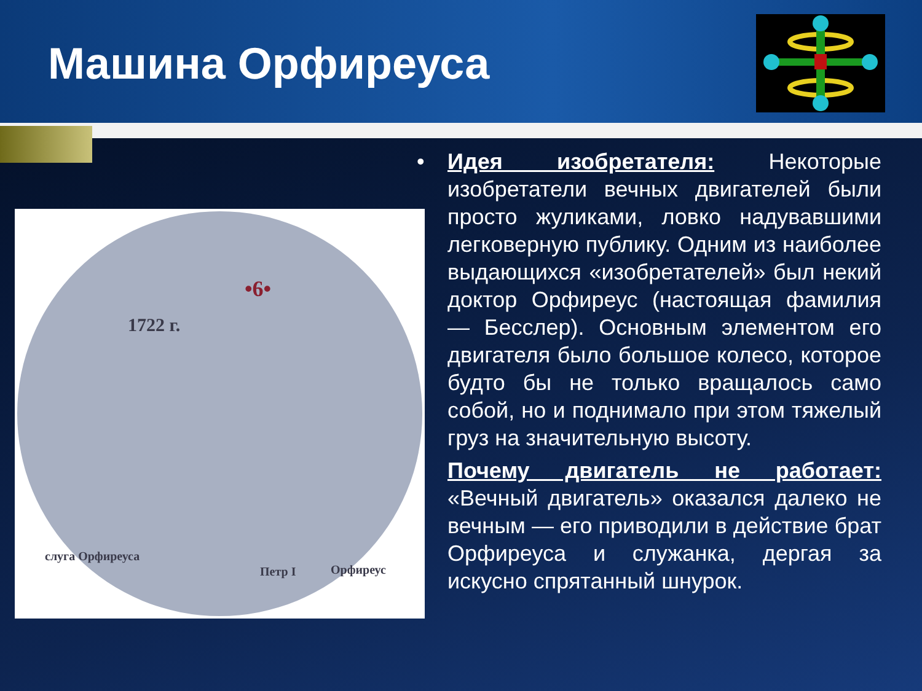Машина Орфиреуса
•6•
1722 г.
слуга Орфиреуса
Петр I Орфиреус
• Идея изобретателя: Некоторые изобретатели вечных двигателей были просто жуликами, ловко надувавшими легковерную публику. Одним из наиболее выдающихся «изобретателей» был некий доктор Орфиреус (настоящая фамилия — Бесслер). Основным элементом его двигателя было большое колесо, которое будто бы не только вращалось само собой, но и поднимало при этом тяжелый груз на значительную высоту.
Почему двигатель не работает: «Вечный двигатель» оказался далеко не вечным — его приводили в действие брат Орфиреуса и служанка, дергая за искусно спрятанный шнурок.